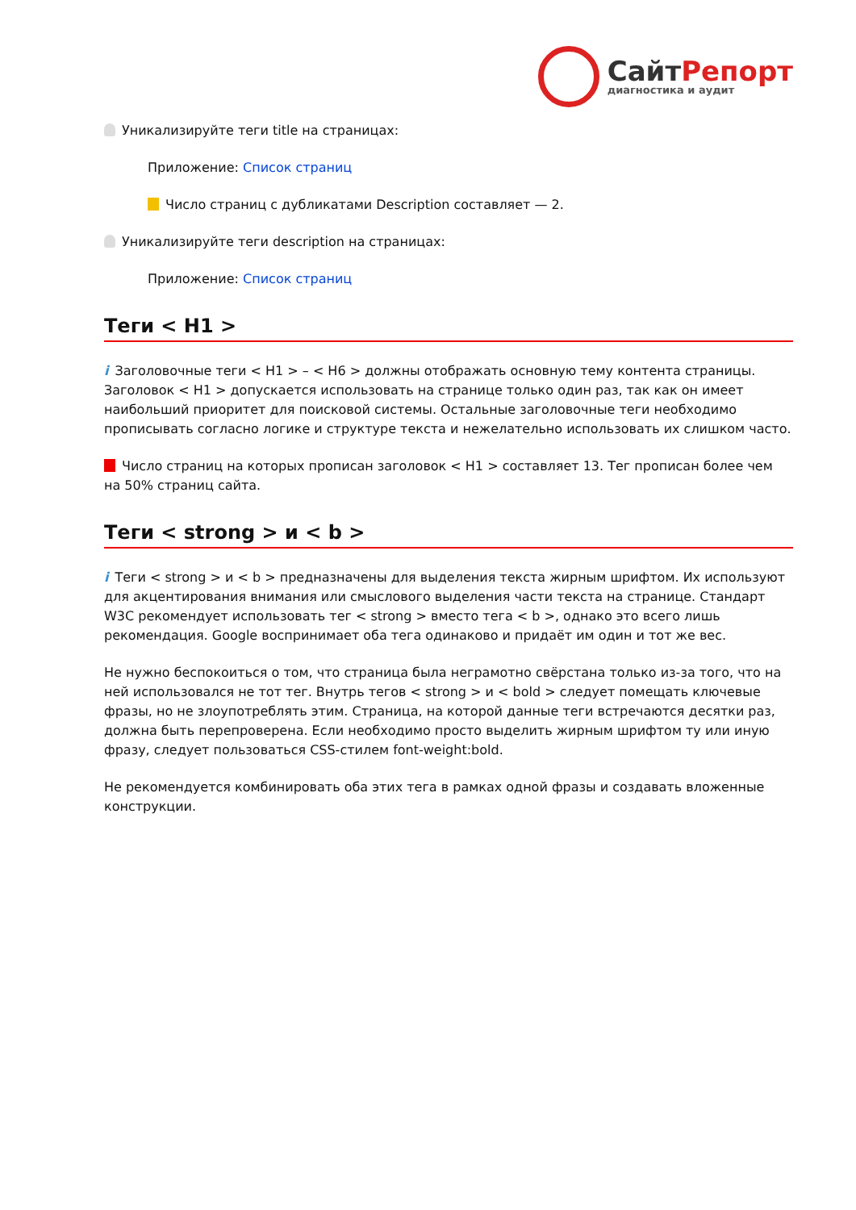СайтРепорт
диагностика и аудит
Уникализируйте теги title на страницах:
Приложение: Список страниц
Число страниц с дубликатами Description составляет — 2.
Уникализируйте теги description на страницах:
Приложение: Список страниц
Теги < H1 >
i Заголовочные теги < H1 > – < H6 > должны отображать основную тему контента страницы. Заголовок < H1 > допускается использовать на странице только один раз, так как он имеет наибольший приоритет для поисковой системы. Остальные заголовочные теги необходимо прописывать согласно логике и структуре текста и нежелательно использовать их слишком часто.
Число страниц на которых прописан заголовок < H1 > составляет 13. Тег прописан более чем на 50% страниц сайта.
Теги < strong > и < b >
i Теги < strong > и < b > предназначены для выделения текста жирным шрифтом. Их используют для акцентирования внимания или смыслового выделения части текста на странице. Стандарт W3C рекомендует использовать тег < strong > вместо тега < b >, однако это всего лишь рекомендация. Google воспринимает оба тега одинаково и придаёт им один и тот же вес.
Не нужно беспокоиться о том, что страница была неграмотно свёрстана только из-за того, что на ней использовался не тот тег. Внутрь тегов < strong > и < bold > следует помещать ключевые фразы, но не злоупотреблять этим. Страница, на которой данные теги встречаются десятки раз, должна быть перепроверена. Если необходимо просто выделить жирным шрифтом ту или иную фразу, следует пользоваться CSS-стилем font-weight:bold.
Не рекомендуется комбинировать оба этих тега в рамках одной фразы и создавать вложенные конструкции.